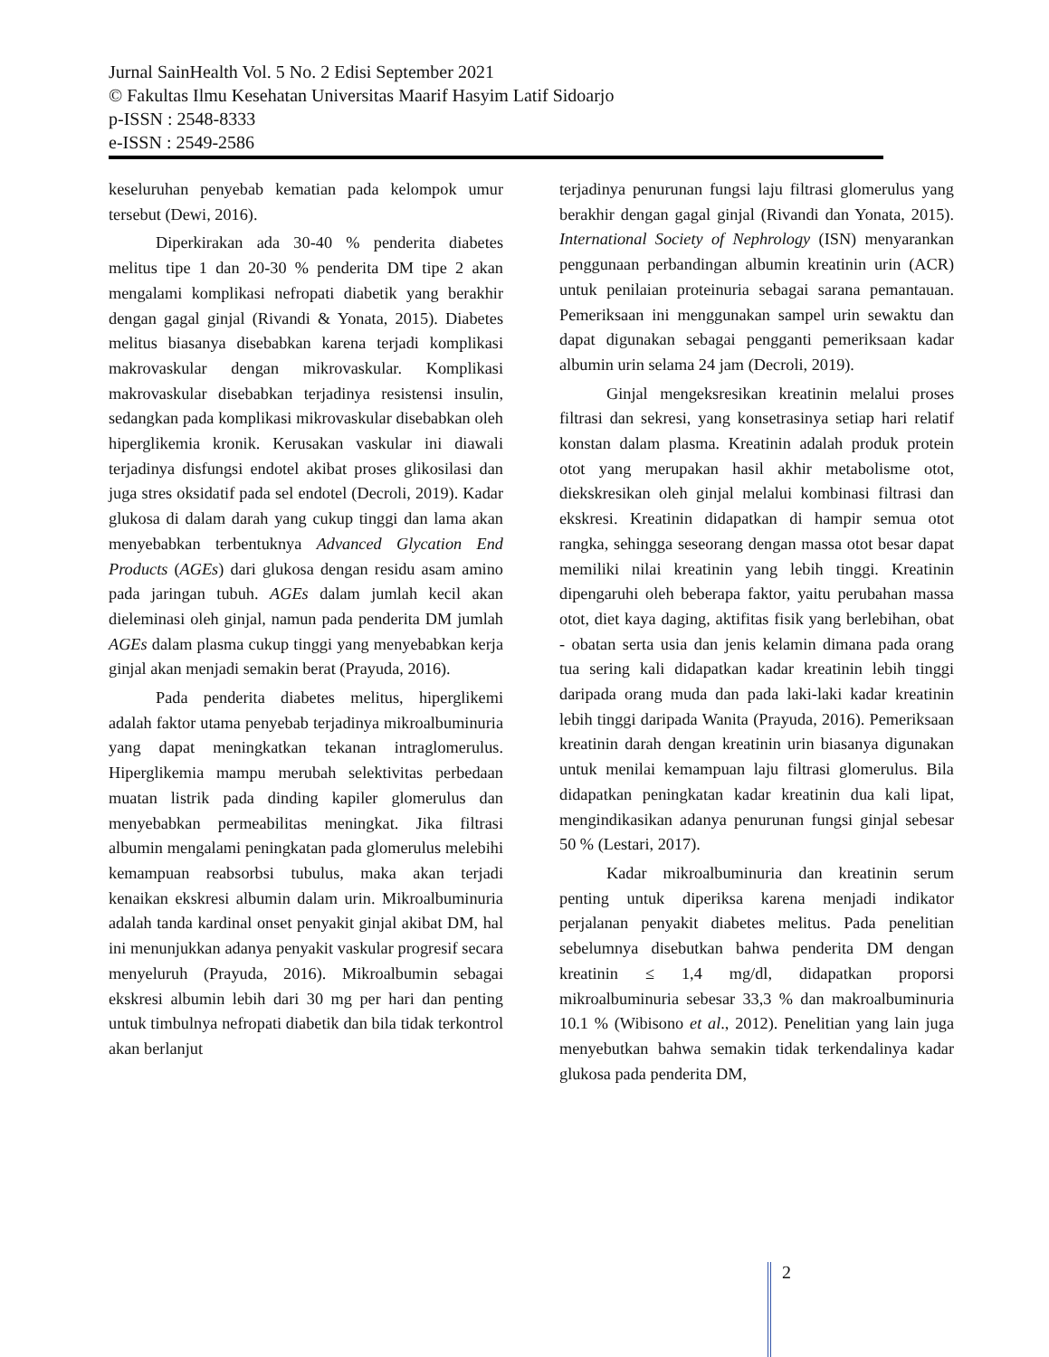Jurnal SainHealth Vol. 5 No. 2 Edisi September 2021
© Fakultas Ilmu Kesehatan Universitas Maarif Hasyim Latif Sidoarjo
p-ISSN : 2548-8333
e-ISSN : 2549-2586
keseluruhan penyebab kematian pada kelompok umur tersebut (Dewi, 2016).
Diperkirakan ada 30-40 % penderita diabetes melitus tipe 1 dan 20-30 % penderita DM tipe 2 akan mengalami komplikasi nefropati diabetik yang berakhir dengan gagal ginjal (Rivandi & Yonata, 2015). Diabetes melitus biasanya disebabkan karena terjadi komplikasi makrovaskular dengan mikrovaskular. Komplikasi makrovaskular disebabkan terjadinya resistensi insulin, sedangkan pada komplikasi mikrovaskular disebabkan oleh hiperglikemia kronik. Kerusakan vaskular ini diawali terjadinya disfungsi endotel akibat proses glikosilasi dan juga stres oksidatif pada sel endotel (Decroli, 2019). Kadar glukosa di dalam darah yang cukup tinggi dan lama akan menyebabkan terbentuknya Advanced Glycation End Products (AGEs) dari glukosa dengan residu asam amino pada jaringan tubuh. AGEs dalam jumlah kecil akan dieleminasi oleh ginjal, namun pada penderita DM jumlah AGEs dalam plasma cukup tinggi yang menyebabkan kerja ginjal akan menjadi semakin berat (Prayuda, 2016).
Pada penderita diabetes melitus, hiperglikemi adalah faktor utama penyebab terjadinya mikroalbuminuria yang dapat meningkatkan tekanan intraglomerulus. Hiperglikemia mampu merubah selektivitas perbedaan muatan listrik pada dinding kapiler glomerulus dan menyebabkan permeabilitas meningkat. Jika filtrasi albumin mengalami peningkatan pada glomerulus melebihi kemampuan reabsorbsi tubulus, maka akan terjadi kenaikan ekskresi albumin dalam urin. Mikroalbuminuria adalah tanda kardinal onset penyakit ginjal akibat DM, hal ini menunjukkan adanya penyakit vaskular progresif secara menyeluruh (Prayuda, 2016). Mikroalbumin sebagai ekskresi albumin lebih dari 30 mg per hari dan penting untuk timbulnya nefropati diabetik dan bila tidak terkontrol akan berlanjut
terjadinya penurunan fungsi laju filtrasi glomerulus yang berakhir dengan gagal ginjal (Rivandi dan Yonata, 2015). International Society of Nephrology (ISN) menyarankan penggunaan perbandingan albumin kreatinin urin (ACR) untuk penilaian proteinuria sebagai sarana pemantauan. Pemeriksaan ini menggunakan sampel urin sewaktu dan dapat digunakan sebagai pengganti pemeriksaan kadar albumin urin selama 24 jam (Decroli, 2019).
Ginjal mengeksresikan kreatinin melalui proses filtrasi dan sekresi, yang konsetrasinya setiap hari relatif konstan dalam plasma. Kreatinin adalah produk protein otot yang merupakan hasil akhir metabolisme otot, diekskresikan oleh ginjal melalui kombinasi filtrasi dan ekskresi. Kreatinin didapatkan di hampir semua otot rangka, sehingga seseorang dengan massa otot besar dapat memiliki nilai kreatinin yang lebih tinggi. Kreatinin dipengaruhi oleh beberapa faktor, yaitu perubahan massa otot, diet kaya daging, aktifitas fisik yang berlebihan, obat - obatan serta usia dan jenis kelamin dimana pada orang tua sering kali didapatkan kadar kreatinin lebih tinggi daripada orang muda dan pada laki-laki kadar kreatinin lebih tinggi daripada Wanita (Prayuda, 2016). Pemeriksaan kreatinin darah dengan kreatinin urin biasanya digunakan untuk menilai kemampuan laju filtrasi glomerulus. Bila didapatkan peningkatan kadar kreatinin dua kali lipat, mengindikasikan adanya penurunan fungsi ginjal sebesar 50 % (Lestari, 2017).
Kadar mikroalbuminuria dan kreatinin serum penting untuk diperiksa karena menjadi indikator perjalanan penyakit diabetes melitus. Pada penelitian sebelumnya disebutkan bahwa penderita DM dengan kreatinin ≤ 1,4 mg/dl, didapatkan proporsi mikroalbuminuria sebesar 33,3 % dan makroalbuminuria 10.1 % (Wibisono et al., 2012). Penelitian yang lain juga menyebutkan bahwa semakin tidak terkendalinya kadar glukosa pada penderita DM,
2